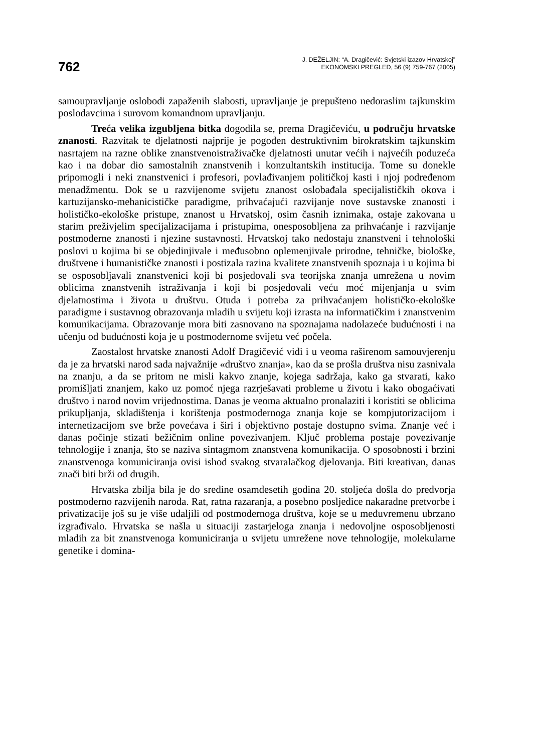762
J. DEŽELJIN: “A. Dragičević: Svjetski izazov Hrvatskoj”
EKONOMSKI PREGLED, 56 (9) 759-767 (2005)
samoupravljanje oslobodi zapaženih slabosti, upravljanje je prepušteno nedoraslim tajkunskim poslodavcima i surovom komandnom upravljanju.
Treća velika izgubljena bitka dogodila se, prema Dragičeviću, u području hrvatske znanosti. Razvitak te djelatnosti najprije je pogođen destruktivnim birokratskim tajkunskim nasrtajem na razne oblike znanstvenoistraživačke djelatnosti unutar većih i najvećih poduzeća kao i na dobar dio samostalnih znanstvenih i konzultantskih institucija. Tome su donekle pripomogli i neki znanstvenici i profesori, povlađivanjem političkoj kasti i njoj podređenom menadžmentu. Dok se u razvijenome svijetu znanost oslobađala specijalističkih okova i kartuzijansko-mehanicističke paradigme, prihvaćajući razvijanje nove sustavske znanosti i holističko-ekološke pristupe, znanost u Hrvatskoj, osim časnih iznimaka, ostaje zakovana u starim preživjelim specijalizacijama i pristupima, onesposobljena za prihvaćanje i razvijanje postmoderne znanosti i njezine sustavnosti. Hrvatskoj tako nedostaju znanstveni i tehnološki poslovi u kojima bi se objedinjivale i međusobno oplemenjivale prirodne, tehničke, biološke, društvene i humanističke znanosti i postizala razina kvalitete znanstvenih spoznaja i u kojima bi se osposobljavali znanstvenici koji bi posjedovali sva teorijska znanja umrežena u novim oblicima znanstvenih istraživanja i koji bi posjedovali veću moć mijenjanja u svim djelatnostima i života u društvu. Otuda i potreba za prihvaćanjem holističko-ekološke paradigme i sustavnog obrazovanja mladih u svijetu koji izrasta na informatičkim i znanstvenim komunikacijama. Obrazovanje mora biti zasnovano na spoznajama nadolazeće budućnosti i na učenju od budućnosti koja je u postmodernome svijetu već počela.
Zaostalost hrvatske znanosti Adolf Dragičević vidi i u veoma raširenom samouvjerenju da je za hrvatski narod sada najvažnije «društvo znanja», kao da se prošla društva nisu zasnivala na znanju, a da se pritom ne misli kakvo znanje, kojega sadržaja, kako ga stvarati, kako promišljati znanjem, kako uz pomoć njega razrješavati probleme u životu i kako obogaćivati društvo i narod novim vrijednostima. Danas je veoma aktualno pronalaziti i koristiti se oblicima prikupljanja, skladištenja i korištenja postmodernoga znanja koje se kompjutorizacijom i internetizacijom sve brže povećava i širi i objektivno postaje dostupno svima. Znanje već i danas počinje stizati bežičnim online povezivanjem. Ključ problema postaje povezivanje tehnologije i znanja, što se naziva sintagmom znanstvena komunikacija. O sposobnosti i brzini znanstvenoga komuniciranja ovisi ishod svakog stvaralačkog djelovanja. Biti kreativan, danas znači biti brži od drugih.
Hrvatska zbilja bila je do sredine osamdesetih godina 20. stoljeća došla do predvorja postmoderno razvijenih naroda. Rat, ratna razaranja, a posebno posljedice nakaradne pretvorbe i privatizacije još su je više udaljili od postmodernoga društva, koje se u međuvremenu ubrzano izgrađivalo. Hrvatska se našla u situaciji zastarjeloga znanja i nedovoljne osposobljenosti mladih za bit znanstvenoga komuniciranja u svijetu umrežene nove tehnologije, molekularne genetike i domina-